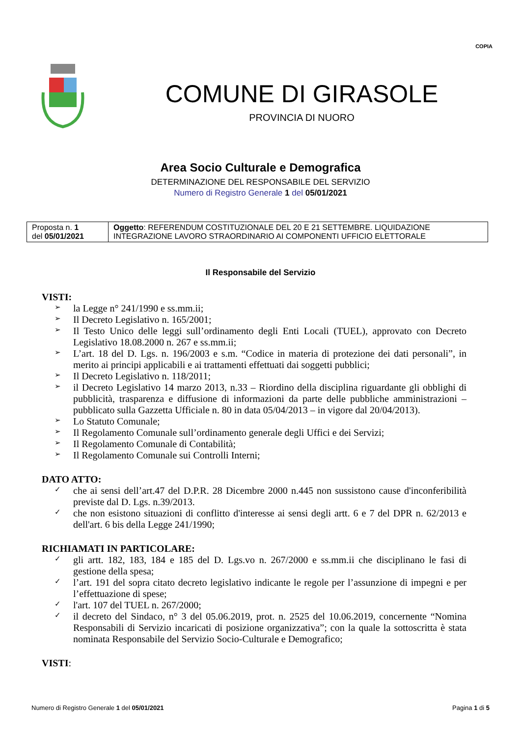COPIA
COMUNE DI GIRASOLE
PROVINCIA DI NUORO
Area Socio Culturale e Demografica
DETERMINAZIONE DEL RESPONSABILE DEL SERVIZIO
Numero di Registro Generale 1 del 05/01/2021
| Proposta n. 1 del 05/01/2021 | Oggetto : REFERENDUM COSTITUZIONALE DEL 20 E 21 SETTEMBRE. LIQUIDAZIONE INTEGRAZIONE LAVORO STRAORDINARIO AI COMPONENTI UFFICIO ELETTORALE |
Il Responsabile del Servizio
VISTI:
➢ la Legge n° 241/1990 e ss.mm.ii;
➢ Il Decreto Legislativo n. 165/2001;
➢ Il Testo Unico delle leggi sull’ordinamento degli Enti Locali (TUEL), approvato con Decreto Legislativo 18.08.2000 n. 267 e ss.mm.ii;
➢ L’art. 18 del D. Lgs. n. 196/2003 e s.m. “Codice in materia di protezione dei dati personali”, in merito ai principi applicabili e ai trattamenti effettuati dai soggetti pubblici;
➢ Il Decreto Legislativo n. 118/2011;
➢ il Decreto Legislativo 14 marzo 2013, n.33 – Riordino della disciplina riguardante gli obblighi di pubblicità, trasparenza e diffusione di informazioni da parte delle pubbliche amministrazioni – pubblicato sulla Gazzetta Ufficiale n. 80 in data 05/04/2013 – in vigore dal 20/04/2013).
➢ Lo Statuto Comunale;
➢ Il Regolamento Comunale sull’ordinamento generale degli Uffici e dei Servizi;
➢ Il Regolamento Comunale di Contabilità;
➢ Il Regolamento Comunale sui Controlli Interni;
DATO ATTO:
✓ che ai sensi dell’art.47 del D.P.R. 28 Dicembre 2000 n.445 non sussistono cause d'inconferibilità previste dal D. Lgs. n.39/2013.
✓ che non esistono situazioni di conflitto d'interesse ai sensi degli artt. 6 e 7 del DPR n. 62/2013 e dell'art. 6 bis della Legge 241/1990;
RICHIAMATI IN PARTICOLARE:
✓ gli artt. 182, 183, 184 e 185 del D. Lgs.vo n. 267/2000 e ss.mm.ii che disciplinano le fasi di gestione della spesa;
✓ l’art. 191 del sopra citato decreto legislativo indicante le regole per l’assunzione di impegni e per l’effettuazione di spese;
✓ l'art. 107 del TUEL n. 267/2000;
✓ il decreto del Sindaco, n° 3 del 05.06.2019, prot. n. 2525 del 10.06.2019, concernente “Nomina Responsabili di Servizio incaricati di posizione organizzativa”; con la quale la sottoscritta è stata nominata Responsabile del Servizio Socio-Culturale e Demografico;
VISTI:
Numero di Registro Generale 1 del 05/01/2021 Pagina 1 di 5